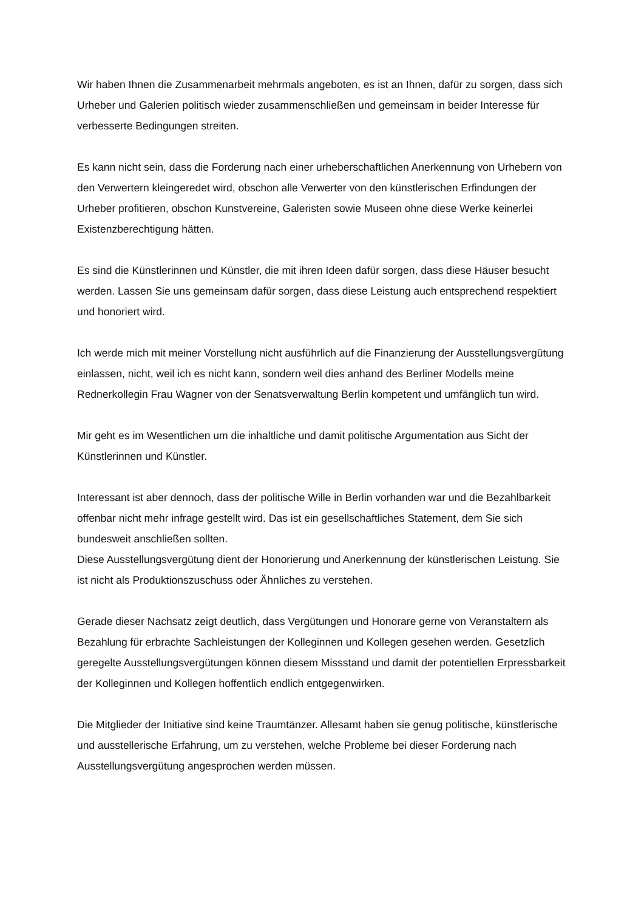Wir haben Ihnen die Zusammenarbeit mehrmals angeboten, es ist an Ihnen, dafür zu sorgen, dass sich Urheber und Galerien politisch wieder zusammenschließen und gemeinsam in beider Interesse für verbesserte Bedingungen streiten.
Es kann nicht sein, dass die Forderung nach einer urheberschaftlichen Anerkennung von Urhebern von den Verwertern kleingeredet wird, obschon alle Verwerter von den künstlerischen Erfindungen der Urheber profitieren, obschon Kunstvereine, Galeristen sowie Museen ohne diese Werke keinerlei Existenzberechtigung hätten.
Es sind die Künstlerinnen und Künstler, die mit ihren Ideen dafür sorgen, dass diese Häuser besucht werden. Lassen Sie uns gemeinsam dafür sorgen, dass diese Leistung auch entsprechend respektiert und honoriert wird.
Ich werde mich mit meiner Vorstellung nicht ausführlich auf die Finanzierung der Ausstellungsvergütung einlassen, nicht, weil ich es nicht kann, sondern weil dies anhand des Berliner Modells meine Rednerkollegin Frau Wagner von der Senatsverwaltung Berlin kompetent und umfänglich tun wird.
Mir geht es im Wesentlichen um die inhaltliche und damit politische Argumentation aus Sicht der Künstlerinnen und Künstler.
Interessant ist aber dennoch, dass der politische Wille in Berlin vorhanden war und die Bezahlbarkeit offenbar nicht mehr infrage gestellt wird. Das ist ein gesellschaftliches Statement, dem Sie sich bundesweit anschließen sollten.
Diese Ausstellungsvergütung dient der Honorierung und Anerkennung der künstlerischen Leistung. Sie ist nicht als Produktionszuschuss oder Ähnliches zu verstehen.
Gerade dieser Nachsatz zeigt deutlich, dass Vergütungen und Honorare gerne von Veranstaltern als Bezahlung für erbrachte Sachleistungen der Kolleginnen und Kollegen gesehen werden. Gesetzlich geregelte Ausstellungsvergütungen können diesem Missstand und damit der potentiellen Erpressbarkeit der Kolleginnen und Kollegen hoffentlich endlich entgegenwirken.
Die Mitglieder der Initiative sind keine Traumtänzer. Allesamt haben sie genug politische, künstlerische und ausstellerische Erfahrung, um zu verstehen, welche Probleme bei dieser Forderung nach Ausstellungsvergütung angesprochen werden müssen.